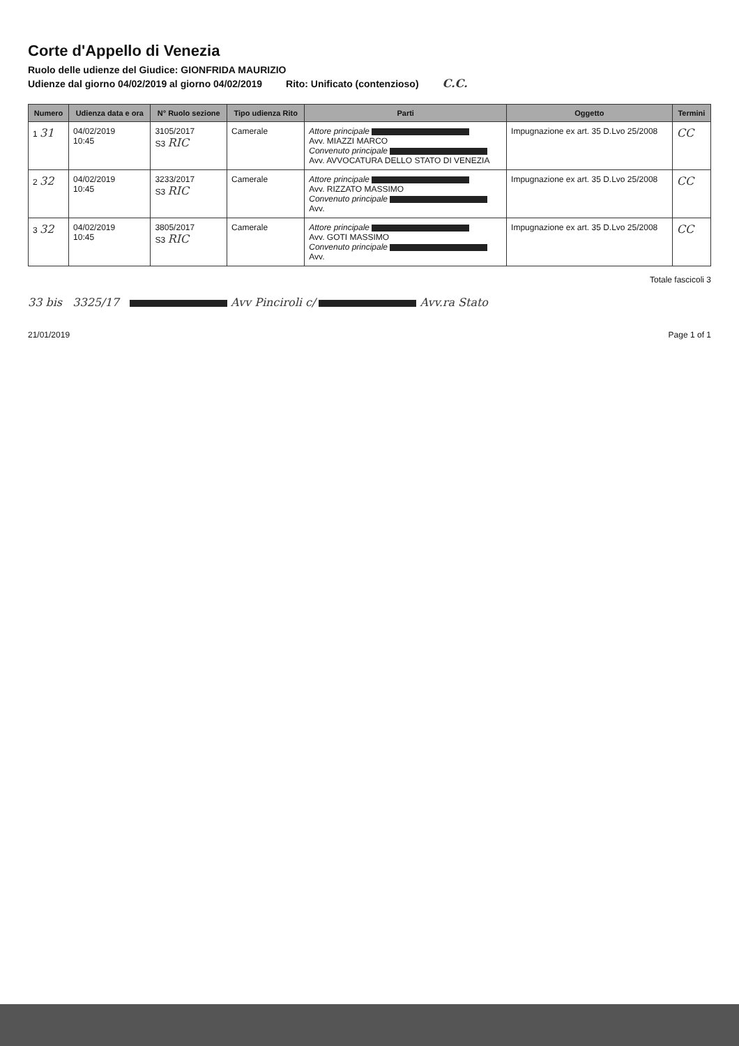Corte d'Appello di Venezia
Ruolo delle udienze del Giudice: GIONFRIDA MAURIZIO
Udienze dal giorno 04/02/2019 al giorno 04/02/2019 Rito: Unificato (contenzioso) C.C.
| Numero | Udienza data e ora | N° Ruolo sezione | Tipo udienza Rito | Parti | Oggetto | Termini |
| --- | --- | --- | --- | --- | --- | --- |
| 1 31 | 04/02/2019 10:45 | 3105/2017 S3 RIC | Camerale | Attore principale Avv. MIAZZI MARCO Convenuto principale Avv. AVVOCATURA DELLO STATO DI VENEZIA | Impugnazione ex art. 35 D.Lvo 25/2008 | CC |
| 2 32 | 04/02/2019 10:45 | 3233/2017 S3 RIC | Camerale | Attore principale Avv. RIZZATO MASSIMO Convenuto principale Avv. | Impugnazione ex art. 35 D.Lvo 25/2008 | CC |
| 3 32 | 04/02/2019 10:45 | 3805/2017 S3 RIC | Camerale | Attore principale Avv. GOTI MASSIMO Convenuto principale Avv. | Impugnazione ex art. 35 D.Lvo 25/2008 | CC |
Totale fascicoli 3
33 bis 3325/17 Avv Pinciroli c/ Avv.ra Stato
21/01/2019 Page 1 of 1